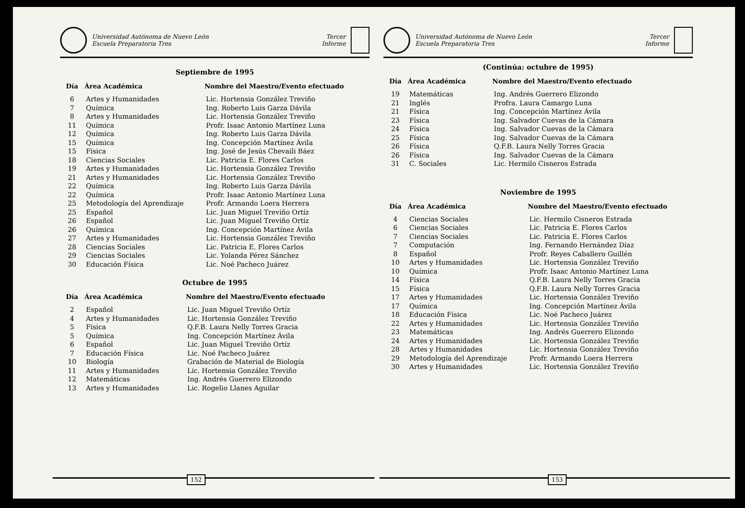Universidad Autónoma de Nuevo León
Escuela Preparatoria Tres
Tercer
Informe
Septiembre de 1995
| Día | Área Académica | Nombre del Maestro/Evento efectuado |
| --- | --- | --- |
| 6 | Artes y Humanidades | Lic. Hortensia González Treviño |
| 7 | Química | Ing. Roberto Luis Garza Dávila |
| 8 | Artes y Humanidades | Lic. Hortensia González Treviño |
| 11 | Química | Profr. Isaac Antonio Martínez Luna |
| 12 | Química | Ing. Roberto Luis Garza Dávila |
| 15 | Química | Ing. Concepción Martínez Ávila |
| 15 | Física | Ing. José de Jesús Chevaili Báez |
| 18 | Ciencias Sociales | Lic. Patricia E. Flores Carlos |
| 19 | Artes y Humanidades | Lic. Hortensia González Treviño |
| 21 | Artes y Humanidades | Lic. Hortensia González Treviño |
| 22 | Química | Ing. Roberto Luis Garza Dávila |
| 22 | Química | Profr. Isaac Antonio Martínez Luna |
| 25 | Metodología del Aprendizaje | Profr. Armando Loera Herrera |
| 25 | Español | Lic. Juan Miguel Treviño Ortíz |
| 26 | Español | Lic. Juan Miguel Treviño Ortíz |
| 26 | Química | Ing. Concepción Martínez Ávila |
| 27 | Artes y Humanidades | Lic. Hortensia González Treviño |
| 28 | Ciencias Sociales | Lic. Patricia E. Flores Carlos |
| 29 | Ciencias Sociales | Lic. Yolanda Pérez Sánchez |
| 30 | Educación Física | Lic. Noé Pacheco Juárez |
Octubre de 1995
| Día | Área Académica | Nombre del Maestro/Evento efectuado |
| --- | --- | --- |
| 2 | Español | Lic. Juan Miguel Treviño Ortíz |
| 4 | Artes y Humanidades | Lic. Hortensia González Treviño |
| 5 | Física | Q.F.B. Laura Nelly Torres Gracia |
| 5 | Química | Ing. Concepción Martínez Ávila |
| 6 | Español | Lic. Juan Miguel Treviño Ortíz |
| 7 | Educación Física | Lic. Noé Pacheco Juárez |
| 10 | Biología | Grabación de Material de Biología |
| 11 | Artes y Humanidades | Lic. Hortensia González Treviño |
| 12 | Matemáticas | Ing. Andrés Guerrero Elizondo |
| 13 | Artes y Humanidades | Lic. Rogelio Llanes Aguilar |
152
Universidad Autónoma de Nuevo León
Escuela Preparatoria Tres
Tercer
Informe
(Continúa: octubre de 1995)
| Día | Área Académica | Nombre del Maestro/Evento efectuado |
| --- | --- | --- |
| 19 | Matemáticas | Ing. Andrés Guerrero Elizondo |
| 21 | Inglés | Profra. Laura Camargo Luna |
| 21 | Física | Ing. Concepción Martínez Ávila |
| 23 | Física | Ing. Salvador Cuevas de la Cámara |
| 24 | Física | Ing. Salvador Cuevas de la Cámara |
| 25 | Física | Ing. Salvador Cuevas de la Cámara |
| 26 | Física | Q.F.B. Laura Nelly Torres Gracia |
| 26 | Física | Ing. Salvador Cuevas de la Cámara |
| 31 | C. Sociales | Lic. Hermilo Cisneros Estrada |
Noviembre de 1995
| Día | Área Académica | Nombre del Maestro/Evento efectuado |
| --- | --- | --- |
| 4 | Ciencias Sociales | Lic. Hermilo Cisneros Estrada |
| 6 | Ciencias Sociales | Lic. Patricia E. Flores Carlos |
| 7 | Ciencias Sociales | Lic. Patricia E. Flores Carlos |
| 7 | Computación | Ing. Fernando Hernández Díaz |
| 8 | Español | Profr. Reyes Caballero Guillén |
| 10 | Artes y Humanidades | Lic. Hortensia González Treviño |
| 10 | Química | Profr. Isaac Antonio Martínez Luna |
| 14 | Física | Q.F.B. Laura Nelly Torres Gracia |
| 15 | Física | Q.F.B. Laura Nelly Torres Gracia |
| 17 | Artes y Humanidades | Lic. Hortensia González Treviño |
| 17 | Química | Ing. Concepción Martínez Ávila |
| 18 | Educación Física | Lic. Noé Pacheco Juárez |
| 22 | Artes y Humanidades | Lic. Hortensia González Treviño |
| 23 | Matemáticas | Ing. Andrés Guerrero Elizondo |
| 24 | Artes y Humanidades | Lic. Hortensia González Treviño |
| 28 | Artes y Humanidades | Lic. Hortensia González Treviño |
| 29 | Metodología del Aprendizaje | Profr. Armando Loera Herrera |
| 30 | Artes y Humanidades | Lic. Hortensia González Treviño |
153